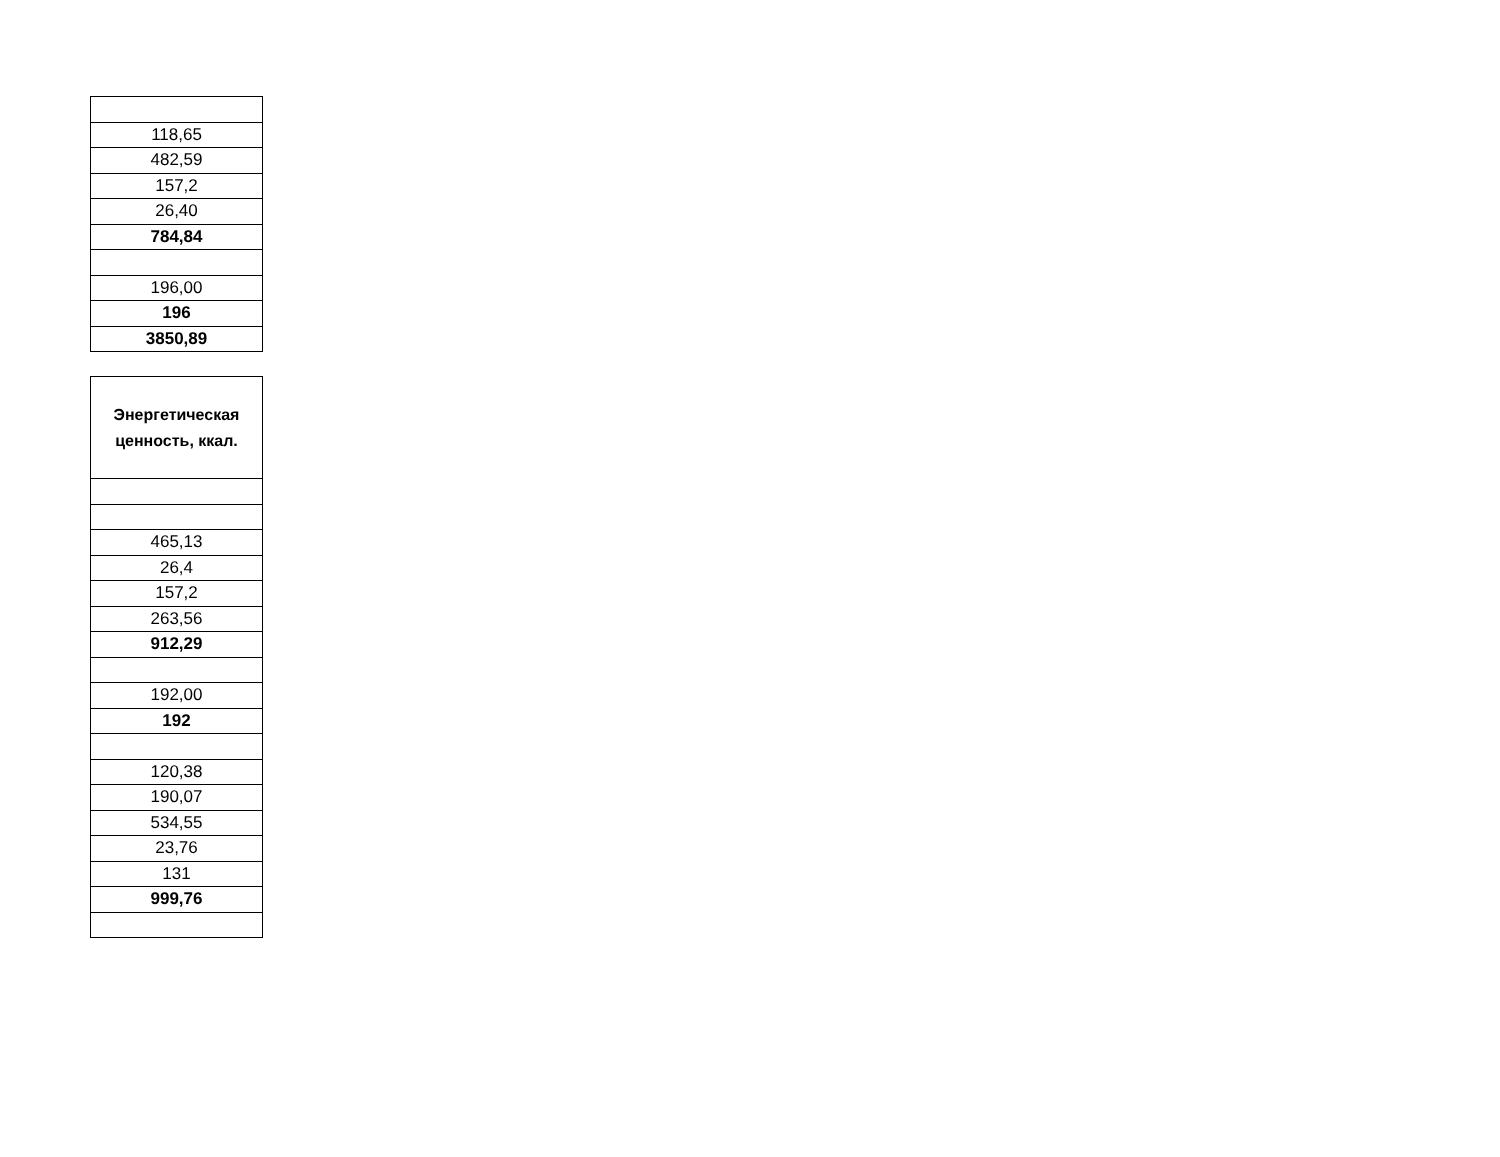| 118,65 |
| 482,59 |
| 157,2 |
| 26,40 |
| 784,84 |
| 196,00 |
| 196 |
| 3850,89 |
| Энергетическая ценность, ккал. |
| 465,13 |
| 26,4 |
| 157,2 |
| 263,56 |
| 912,29 |
| 192,00 |
| 192 |
| 120,38 |
| 190,07 |
| 534,55 |
| 23,76 |
| 131 |
| 999,76 |